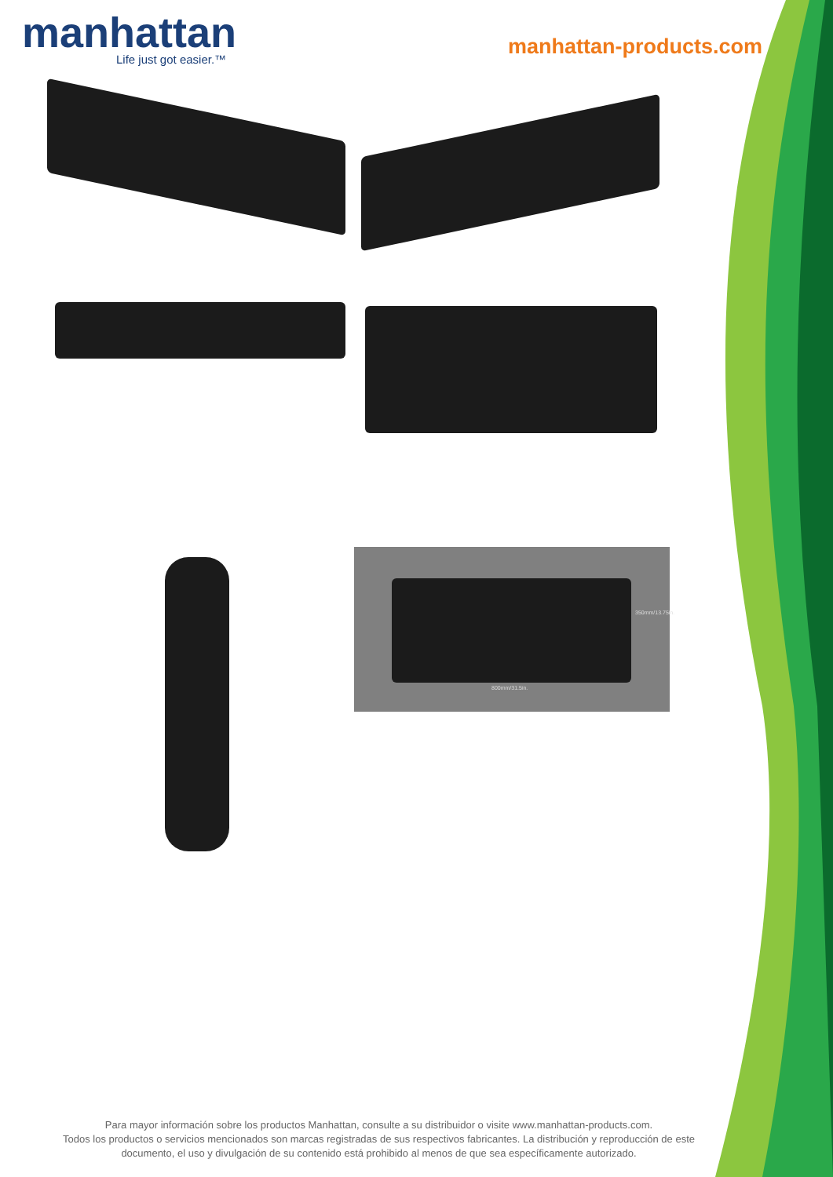manhattan
Life just got easier.™
manhattan-products.com
800mm/31.5in.
350mm/13.75in.
Para mayor información sobre los productos Manhattan, consulte a su distribuidor o visite www.manhattan-products.com.
Todos los productos o servicios mencionados son marcas registradas de sus respectivos fabricantes. La distribución y reproducción de este documento, el uso y divulgación de su contenido está prohibido al menos de que sea específicamente autorizado.